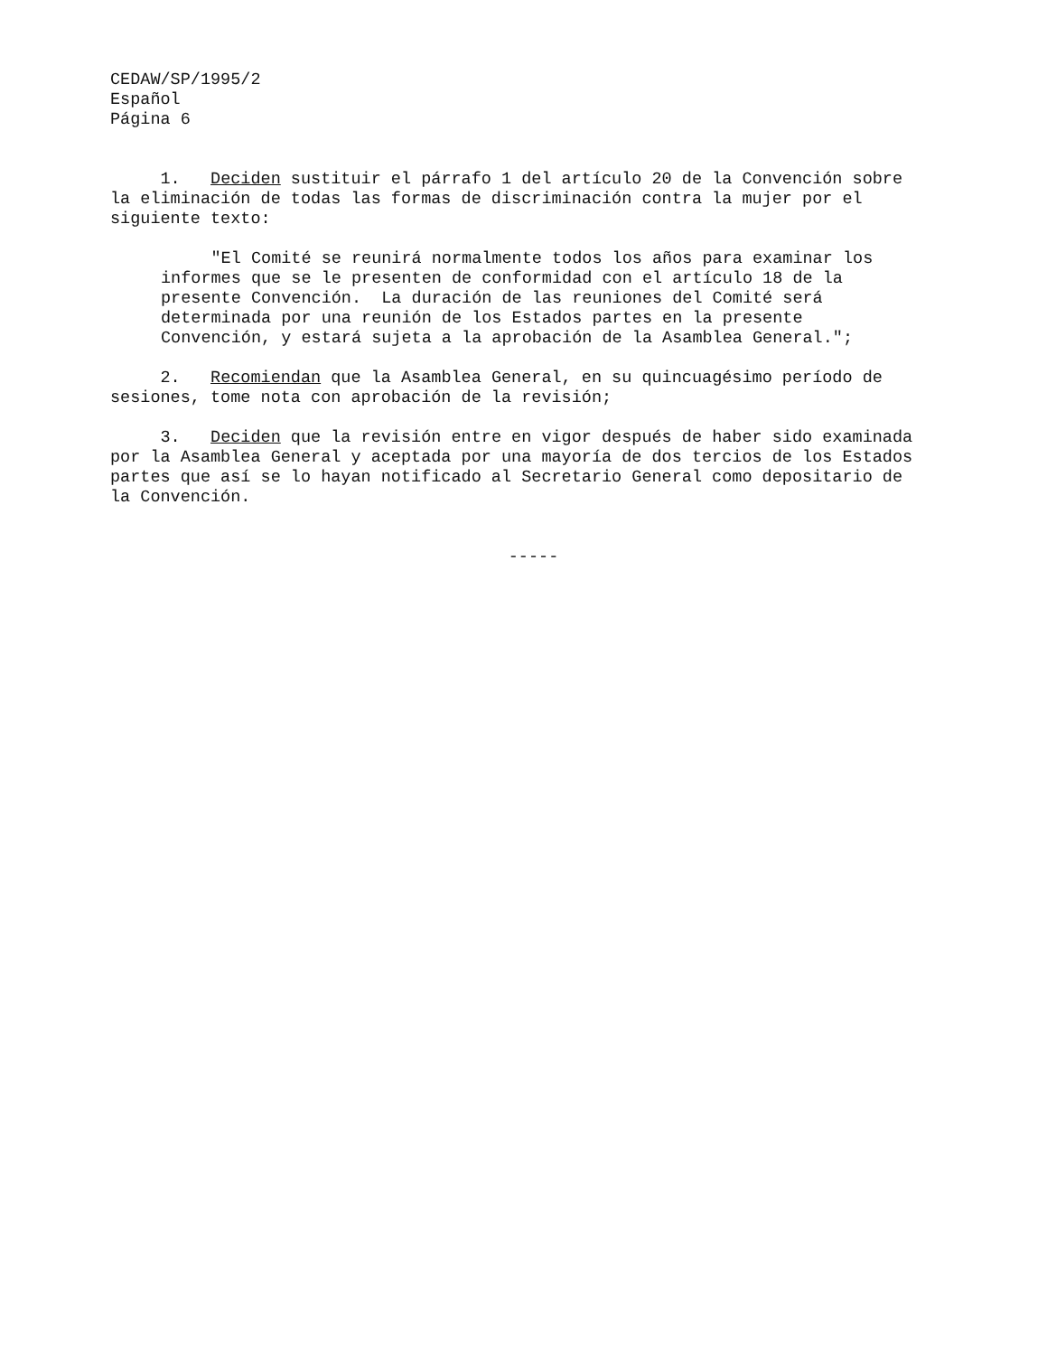CEDAW/SP/1995/2 Español Página 6
1. Deciden sustituir el párrafo 1 del artículo 20 de la Convención sobre la eliminación de todas las formas de discriminación contra la mujer por el siguiente texto:
"El Comité se reunirá normalmente todos los años para examinar los informes que se le presenten de conformidad con el artículo 18 de la presente Convención. La duración de las reuniones del Comité será determinada por una reunión de los Estados partes en la presente Convención, y estará sujeta a la aprobación de la Asamblea General.";
2. Recomiendan que la Asamblea General, en su quincuagésimo período de sesiones, tome nota con aprobación de la revisión;
3. Deciden que la revisión entre en vigor después de haber sido examinada por la Asamblea General y aceptada por una mayoría de dos tercios de los Estados partes que así se lo hayan notificado al Secretario General como depositario de la Convención.
-----